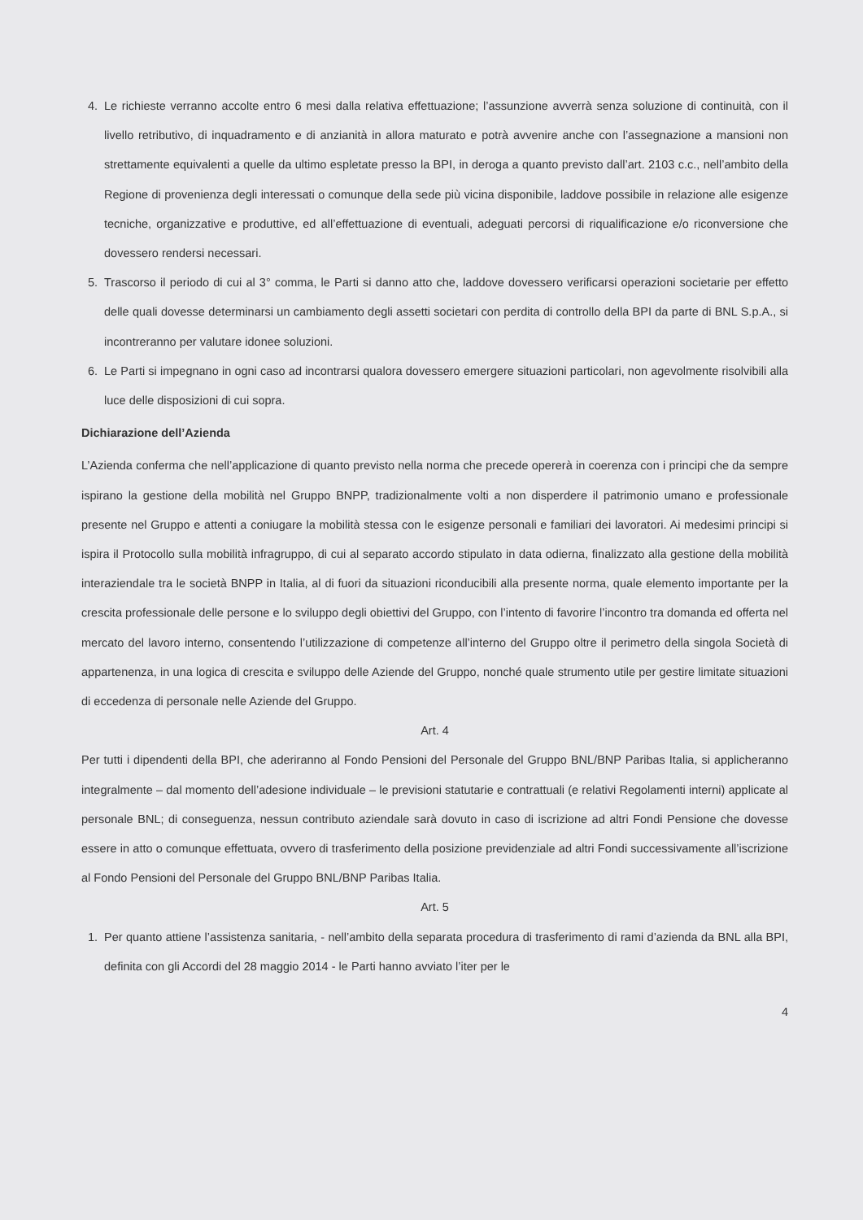4. Le richieste verranno accolte entro 6 mesi dalla relativa effettuazione; l’assunzione avverrà senza soluzione di continuità, con il livello retributivo, di inquadramento e di anzianità in allora maturato e potrà avvenire anche con l’assegnazione a mansioni non strettamente equivalenti a quelle da ultimo espletate presso la BPI, in deroga a quanto previsto dall’art. 2103 c.c., nell’ambito della Regione di provenienza degli interessati o comunque della sede più vicina disponibile, laddove possibile in relazione alle esigenze tecniche, organizzative e produttive, ed all’effettuazione di eventuali, adeguati percorsi di riqualificazione e/o riconversione che dovessero rendersi necessari.
5. Trascorso il periodo di cui al 3° comma, le Parti si danno atto che, laddove dovessero verificarsi operazioni societarie per effetto delle quali dovesse determinarsi un cambiamento degli assetti societari con perdita di controllo della BPI da parte di BNL S.p.A., si incontreranno per valutare idonee soluzioni.
6. Le Parti si impegnano in ogni caso ad incontrarsi qualora dovessero emergere situazioni particolari, non agevolmente risolvibili alla luce delle disposizioni di cui sopra.
Dichiarazione dell’Azienda
L’Azienda conferma che nell’applicazione di quanto previsto nella norma che precede opererà in coerenza con i principi che da sempre ispirano la gestione della mobilità nel Gruppo BNPP, tradizionalmente volti a non disperdere il patrimonio umano e professionale presente nel Gruppo e attenti a coniugare la mobilità stessa con le esigenze personali e familiari dei lavoratori. Ai medesimi principi si ispira il Protocollo sulla mobilità infragruppo, di cui al separato accordo stipulato in data odierna, finalizzato alla gestione della mobilità interaziendale tra le società BNPP in Italia, al di fuori da situazioni riconducibili alla presente norma, quale elemento importante per la crescita professionale delle persone e lo sviluppo degli obiettivi del Gruppo, con l’intento di favorire l’incontro tra domanda ed offerta nel mercato del lavoro interno, consentendo l’utilizzazione di competenze all’interno del Gruppo oltre il perimetro della singola Società di appartenenza, in una logica di crescita e sviluppo delle Aziende del Gruppo, nonché quale strumento utile per gestire limitate situazioni di eccedenza di personale nelle Aziende del Gruppo.
Art. 4
Per tutti i dipendenti della BPI, che aderiranno al Fondo Pensioni del Personale del Gruppo BNL/BNP Paribas Italia, si applicheranno integralmente – dal momento dell’adesione individuale – le previsioni statutarie e contrattuali (e relativi Regolamenti interni) applicate al personale BNL; di conseguenza, nessun contributo aziendale sarà dovuto in caso di iscrizione ad altri Fondi Pensione che dovesse essere in atto o comunque effettuata, ovvero di trasferimento della posizione previdenziale ad altri Fondi successivamente all’iscrizione al Fondo Pensioni del Personale del Gruppo BNL/BNP Paribas Italia.
Art. 5
1. Per quanto attiene l’assistenza sanitaria, - nell’ambito della separata procedura di trasferimento di rami d’azienda da BNL alla BPI, definita con gli Accordi del 28 maggio 2014 - le Parti hanno avviato l’iter per le
4